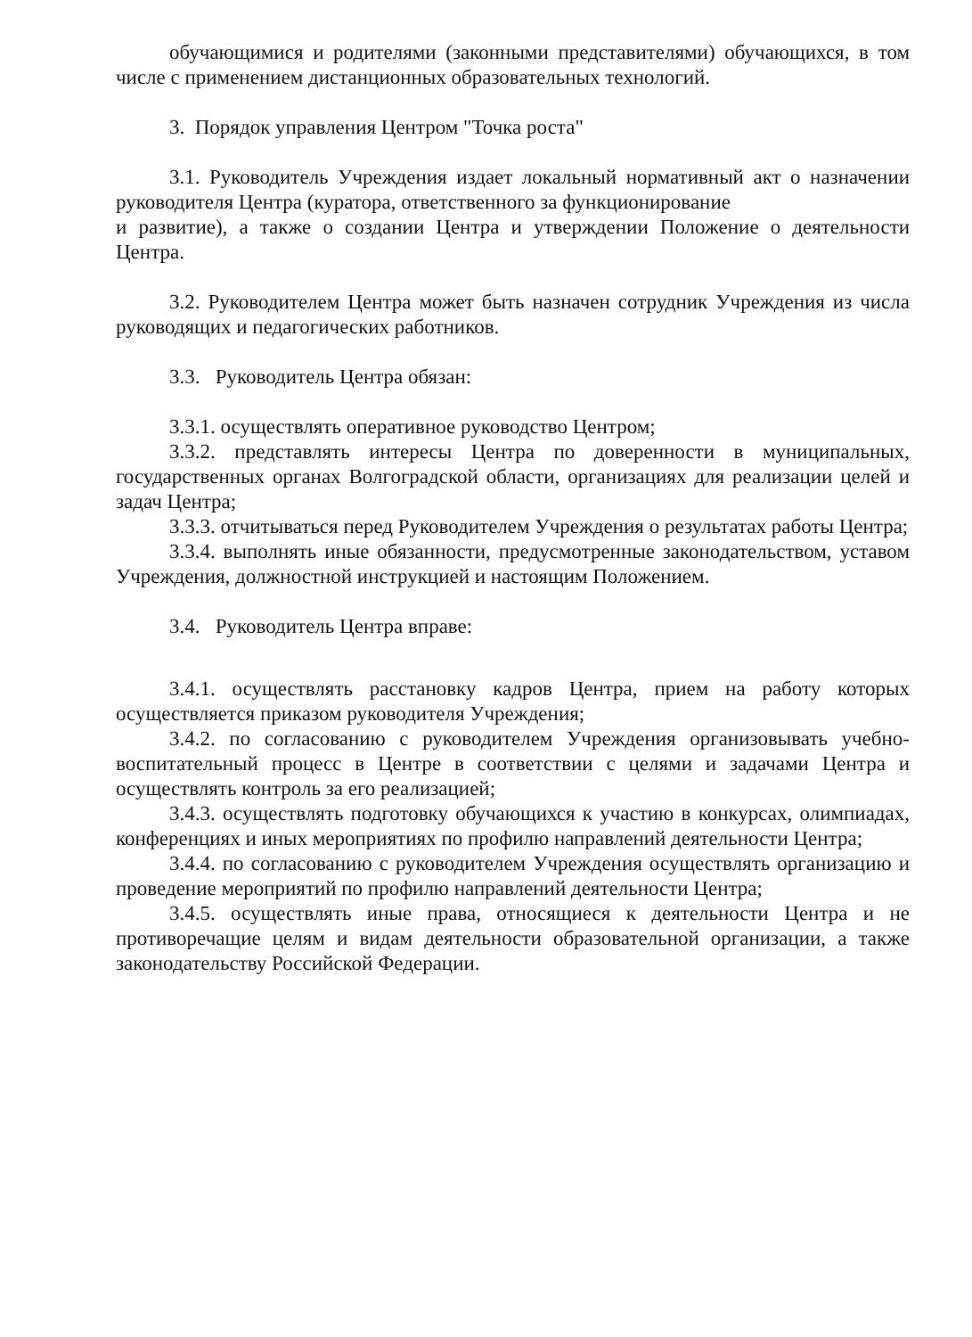обучающимися и родителями (законными представителями) обучающихся, в том числе с применением дистанционных образовательных технологий.
3. Порядок управления Центром "Точка роста"
3.1. Руководитель Учреждения издает локальный нормативный акт о назначении руководителя Центра (куратора, ответственного за функционирование
и развитие), а также о создании Центра и утверждении Положение о деятельности Центра.
3.2. Руководителем Центра может быть назначен сотрудник Учреждения из числа руководящих и педагогических работников.
3.3. Руководитель Центра обязан:
3.3.1. осуществлять оперативное руководство Центром;
3.3.2. представлять интересы Центра по доверенности в муниципальных, государственных органах Волгоградской области, организациях для реализации целей и задач Центра;
3.3.3. отчитываться перед Руководителем Учреждения о результатах работы Центра;
3.3.4. выполнять иные обязанности, предусмотренные законодательством, уставом Учреждения, должностной инструкцией и настоящим Положением.
3.4. Руководитель Центра вправе:
3.4.1. осуществлять расстановку кадров Центра, прием на работу которых осуществляется приказом руководителя Учреждения;
3.4.2. по согласованию с руководителем Учреждения организовывать учебно-воспитательный процесс в Центре в соответствии с целями и задачами Центра и осуществлять контроль за его реализацией;
3.4.3. осуществлять подготовку обучающихся к участию в конкурсах, олимпиадах, конференциях и иных мероприятиях по профилю направлений деятельности Центра;
3.4.4. по согласованию с руководителем Учреждения осуществлять организацию и проведение мероприятий по профилю направлений деятельности Центра;
3.4.5. осуществлять иные права, относящиеся к деятельности Центра и не противоречащие целям и видам деятельности образовательной организации, а также законодательству Российской Федерации.